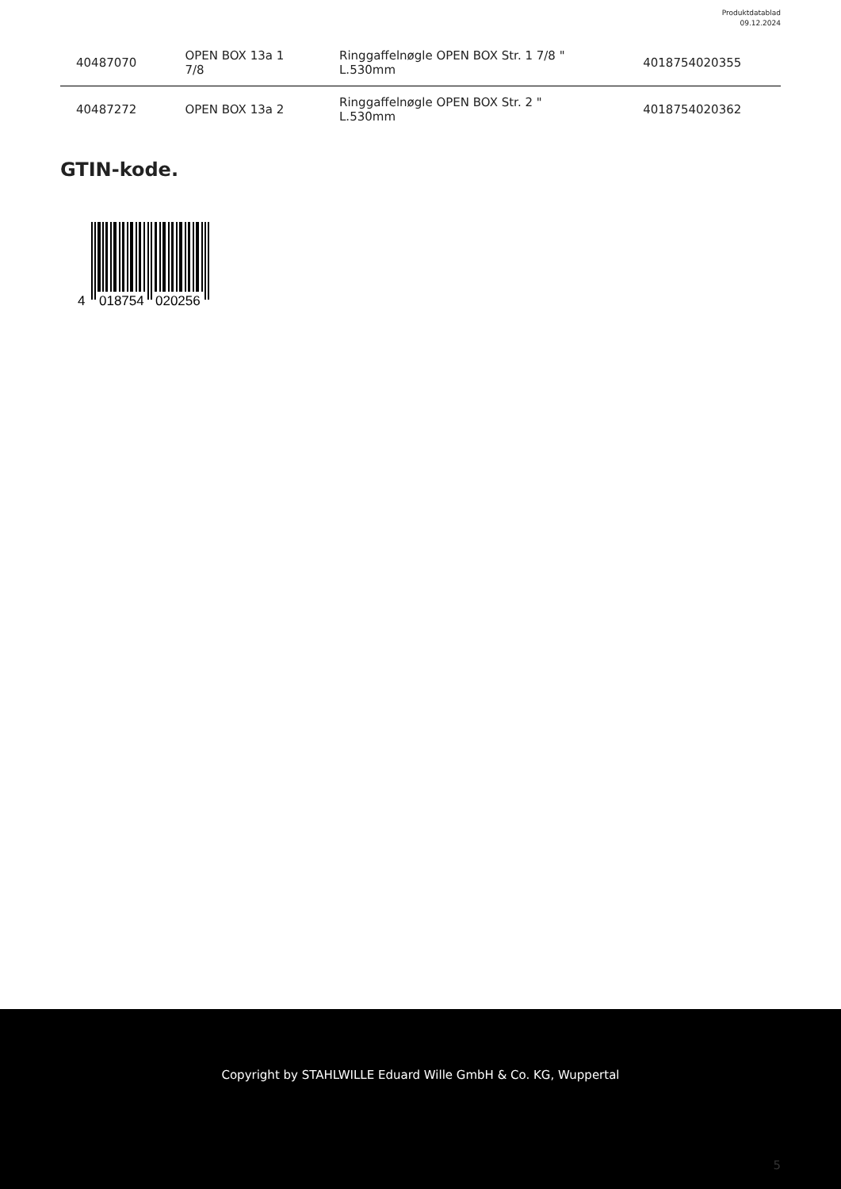Produktdatablad
09.12.2024
| 40487070 | OPEN BOX 13a 1 7/8 | Ringgaffelnøgle OPEN BOX Str. 1 7/8 " L.530mm | 4018754020355 |
| 40487272 | OPEN BOX 13a 2 | Ringgaffelnøgle OPEN BOX Str. 2 " L.530mm | 4018754020362 |
GTIN-kode.
4
018754
020256
Copyright by STAHLWILLE Eduard Wille GmbH & Co. KG, Wuppertal
5